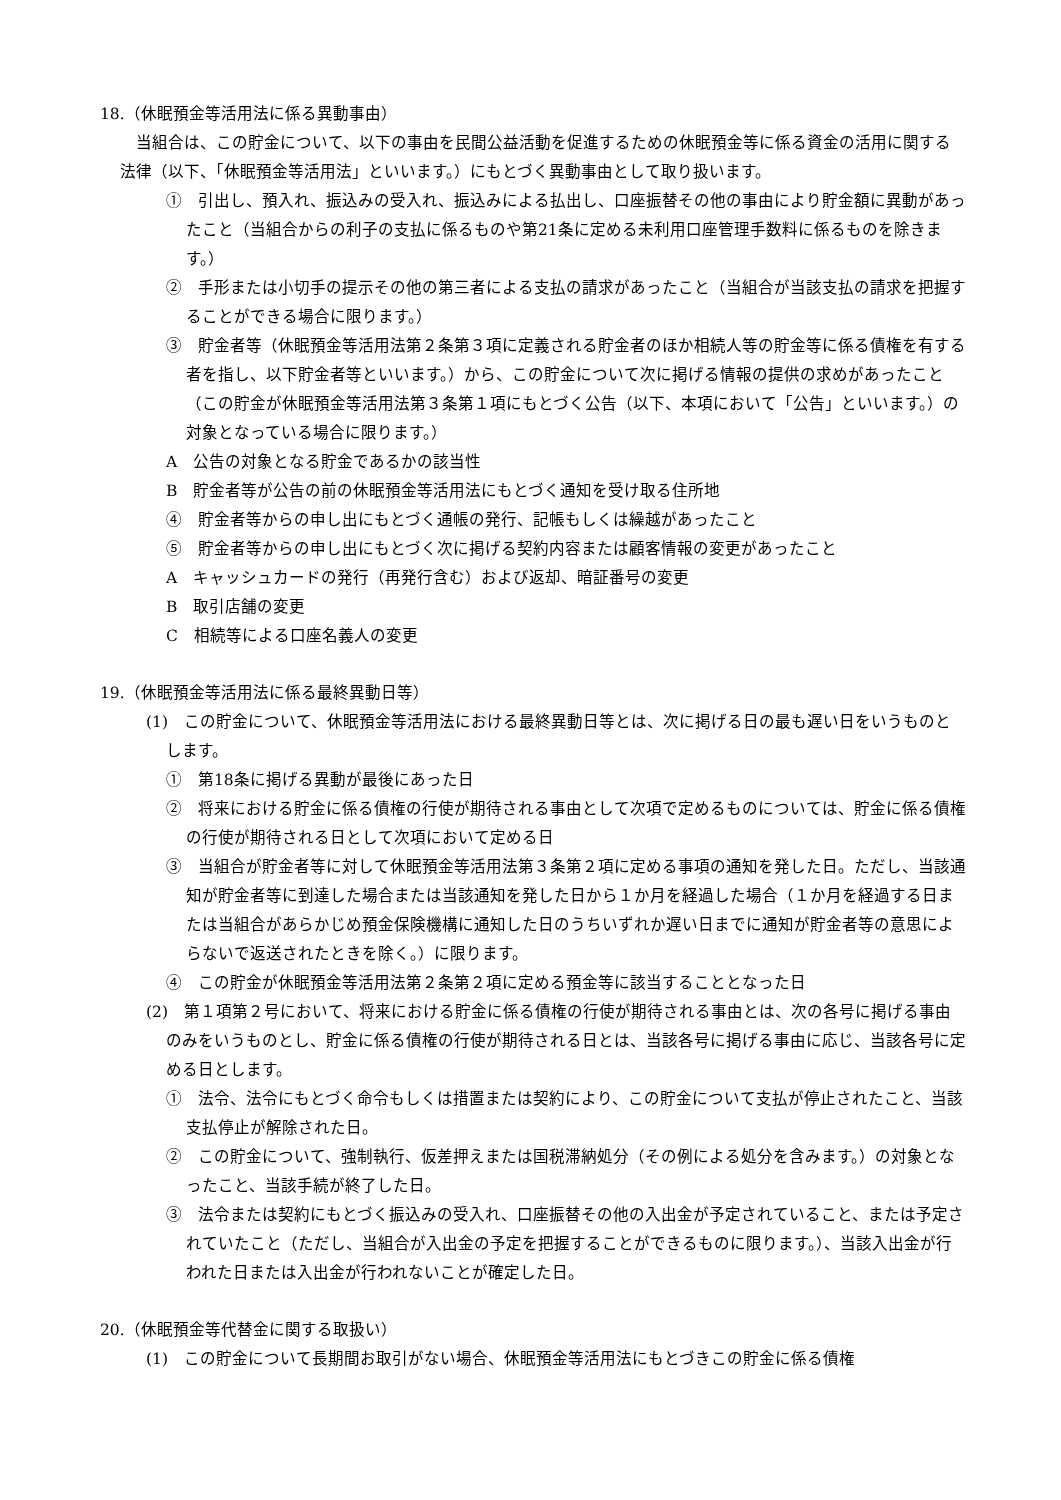18.（休眠預金等活用法に係る異動事由）
　当組合は、この貯金について、以下の事由を民間公益活動を促進するための休眠預金等に係る資金の活用に関する法律（以下、「休眠預金等活用法」といいます。）にもとづく異動事由として取り扱います。
①　引出し、預入れ、振込みの受入れ、振込みによる払出し、口座振替その他の事由により貯金額に異動があったこと（当組合からの利子の支払に係るものや第21条に定める未利用口座管理手数料に係るものを除きます。）
②　手形または小切手の提示その他の第三者による支払の請求があったこと（当組合が当該支払の請求を把握することができる場合に限ります。）
③　貯金者等（休眠預金等活用法第２条第３項に定義される貯金者のほか相続人等の貯金等に係る債権を有する者を指し、以下貯金者等といいます。）から、この貯金について次に掲げる情報の提供の求めがあったこと（この貯金が休眠預金等活用法第３条第１項にもとづく公告（以下、本項において「公告」といいます。）の対象となっている場合に限ります。）
A　公告の対象となる貯金であるかの該当性
B　貯金者等が公告の前の休眠預金等活用法にもとづく通知を受け取る住所地
④　貯金者等からの申し出にもとづく通帳の発行、記帳もしくは繰越があったこと
⑤　貯金者等からの申し出にもとづく次に掲げる契約内容または顧客情報の変更があったこと
A　キャッシュカードの発行（再発行含む）および返却、暗証番号の変更
B　取引店舗の変更
C　相続等による口座名義人の変更
19.（休眠預金等活用法に係る最終異動日等）
(1)　この貯金について、休眠預金等活用法における最終異動日等とは、次に掲げる日の最も遅い日をいうものとします。
①　第18条に掲げる異動が最後にあった日
②　将来における貯金に係る債権の行使が期待される事由として次項で定めるものについては、貯金に係る債権の行使が期待される日として次項において定める日
③　当組合が貯金者等に対して休眠預金等活用法第３条第２項に定める事項の通知を発した日。ただし、当該通知が貯金者等に到達した場合または当該通知を発した日から１か月を経過した場合（１か月を経過する日または当組合があらかじめ預金保険機構に通知した日のうちいずれか遅い日までに通知が貯金者等の意思によらないで返送されたときを除く。）に限ります。
④　この貯金が休眠預金等活用法第２条第２項に定める預金等に該当することとなった日
(2)　第１項第２号において、将来における貯金に係る債権の行使が期待される事由とは、次の各号に掲げる事由のみをいうものとし、貯金に係る債権の行使が期待される日とは、当該各号に掲げる事由に応じ、当該各号に定める日とします。
①　法令、法令にもとづく命令もしくは措置または契約により、この貯金について支払が停止されたこと、当該支払停止が解除された日。
②　この貯金について、強制執行、仮差押えまたは国税滞納処分（その例による処分を含みます。）の対象となったこと、当該手続が終了した日。
③　法令または契約にもとづく振込みの受入れ、口座振替その他の入出金が予定されていること、または予定されていたこと（ただし、当組合が入出金の予定を把握することができるものに限ります。）、当該入出金が行われた日または入出金が行われないことが確定した日。
20.（休眠預金等代替金に関する取扱い）
(1)　この貯金について長期間お取引がない場合、休眠預金等活用法にもとづきこの貯金に係る債権